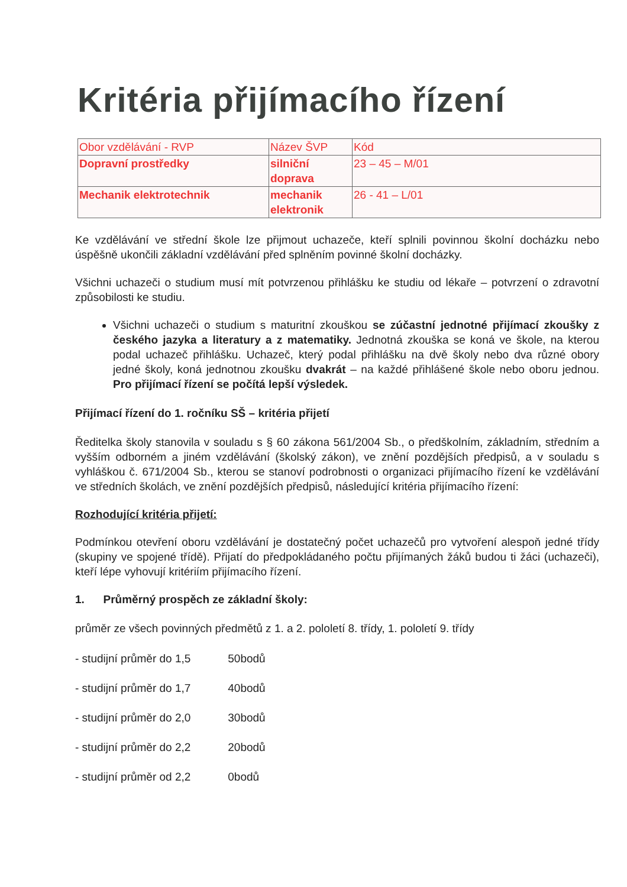Kritéria přijímacího řízení
| Obor vzdělávání - RVP | Název ŠVP | Kód |
| Dopravní prostředky | silniční doprava | 23 – 45 – M/01 |
| Mechanik elektrotechnik | mechanik elektronik | 26 - 41 – L/01 |
Ke vzdělávání ve střední škole lze přijmout uchazeče, kteří splnili povinnou školní docházku nebo úspěšně ukončili základní vzdělávání před splněním povinné školní docházky.
Všichni uchazeči o studium musí mít potvrzenou přihlášku ke studiu od lékaře – potvrzení o zdravotní způsobilosti ke studiu.
Všichni uchazeči o studium s maturitní zkouškou se zúčastní jednotné přijímací zkoušky z českého jazyka a literatury a z matematiky. Jednotná zkouška se koná ve škole, na kterou podal uchazeč přihlášku. Uchazeč, který podal přihlášku na dvě školy nebo dva různé obory jedné školy, koná jednotnou zkoušku dvakrát – na každé přihlášené škole nebo oboru jednou. Pro přijímací řízení se počítá lepší výsledek.
Přijímací řízení do 1. ročníku SŠ – kritéria přijetí
Ředitelka školy stanovila v souladu s § 60 zákona 561/2004 Sb., o předškolním, základním, středním a vyšším odborném a jiném vzdělávání (školský zákon), ve znění pozdějších předpisů, a v souladu s vyhláškou č. 671/2004 Sb., kterou se stanoví podrobnosti o organizaci přijímacího řízení ke vzdělávání ve středních školách, ve znění pozdějších předpisů, následující kritéria přijímacího řízení:
Rozhodující kritéria přijetí:
Podmínkou otevření oboru vzdělávání je dostatečný počet uchazečů pro vytvoření alespoň jedné třídy (skupiny ve spojené třídě). Přijatí do předpokládaného počtu přijímaných žáků budou ti žáci (uchazeči), kteří lépe vyhovují kritériím přijímacího řízení.
1. Průměrný prospěch ze základní školy:
průměr ze všech povinných předmětů z 1. a 2. pololetí 8. třídy, 1. pololetí 9. třídy
- studijní průměr do 1,5 50bodů
- studijní průměr do 1,7 40bodů
- studijní průměr do 2,0 30bodů
- studijní průměr do 2,2 20bodů
- studijní průměr od 2,2 0bodů